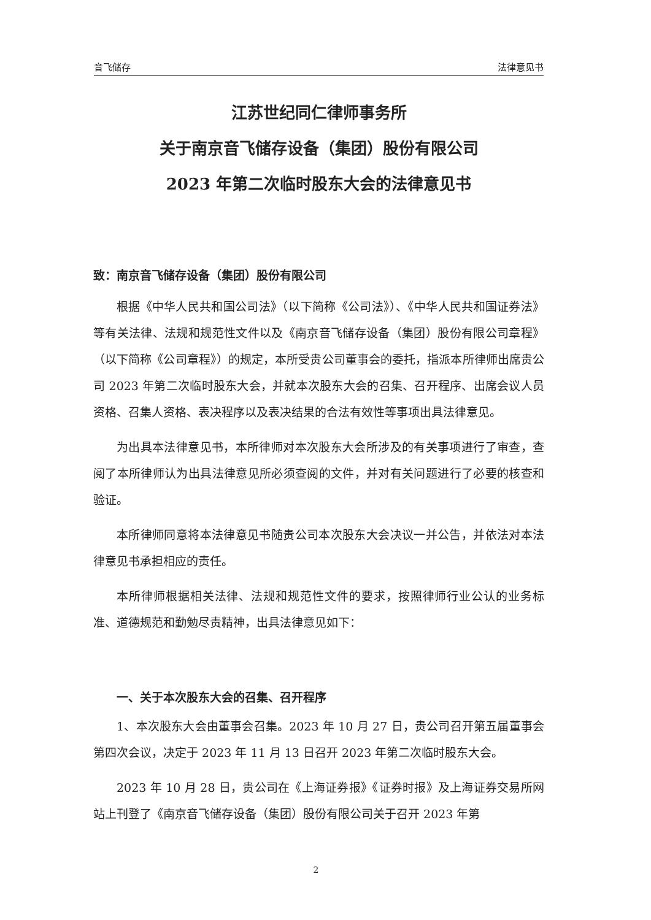音飞储存 法律意见书
江苏世纪同仁律师事务所
关于南京音飞储存设备（集团）股份有限公司
2023 年第二次临时股东大会的法律意见书
致：南京音飞储存设备（集团）股份有限公司
根据《中华人民共和国公司法》（以下简称《公司法》）、《中华人民共和国证券法》等有关法律、法规和规范性文件以及《南京音飞储存设备（集团）股份有限公司章程》（以下简称《公司章程》）的规定，本所受贵公司董事会的委托，指派本所律师出席贵公司 2023 年第二次临时股东大会，并就本次股东大会的召集、召开程序、出席会议人员资格、召集人资格、表决程序以及表决结果的合法有效性等事项出具法律意见。
为出具本法律意见书，本所律师对本次股东大会所涉及的有关事项进行了审查，查阅了本所律师认为出具法律意见所必须查阅的文件，并对有关问题进行了必要的核查和验证。
本所律师同意将本法律意见书随贵公司本次股东大会决议一并公告，并依法对本法律意见书承担相应的责任。
本所律师根据相关法律、法规和规范性文件的要求，按照律师行业公认的业务标准、道德规范和勤勉尽责精神，出具法律意见如下：
一、关于本次股东大会的召集、召开程序
1、本次股东大会由董事会召集。2023 年 10 月 27 日，贵公司召开第五届董事会第四次会议，决定于 2023 年 11 月 13 日召开 2023 年第二次临时股东大会。
2023 年 10 月 28 日，贵公司在《上海证券报》《证券时报》及上海证券交易所网站上刊登了《南京音飞储存设备（集团）股份有限公司关于召开 2023 年第
2